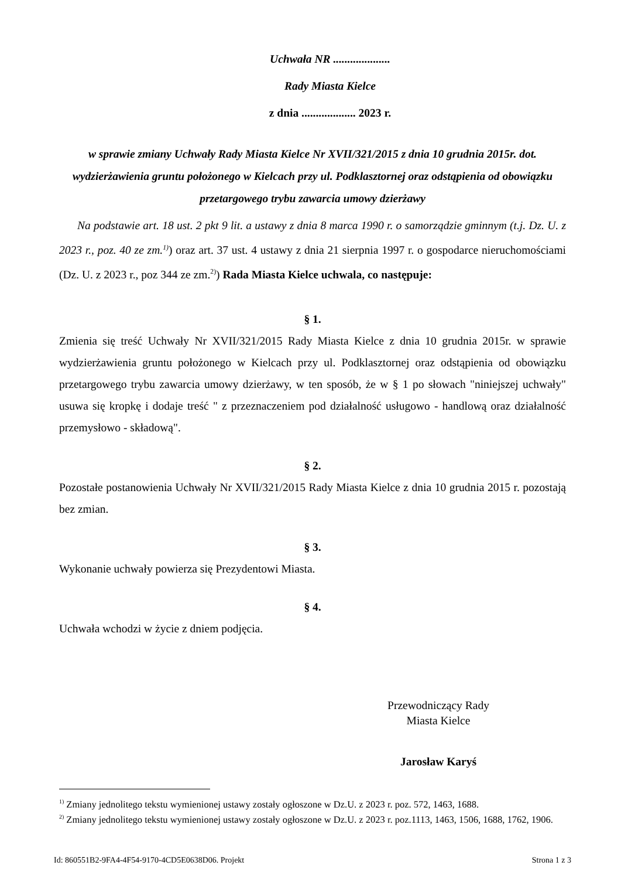Uchwała NR ....................
Rady Miasta Kielce
z dnia ................... 2023 r.
w sprawie zmiany Uchwały Rady Miasta Kielce Nr XVII/321/2015 z dnia 10 grudnia 2015r. dot. wydzierżawienia gruntu położonego w Kielcach przy ul. Podklasztornej oraz odstąpienia od obowiązku przetargowego trybu zawarcia umowy dzierżawy
Na podstawie art. 18 ust. 2 pkt 9 lit. a ustawy z dnia 8 marca 1990 r. o samorządzie gminnym (t.j. Dz. U. z 2023 r., poz. 40 ze zm.<sup>1)</sup>) oraz art. 37 ust. 4 ustawy z dnia 21 sierpnia 1997 r. o gospodarce nieruchomościami (Dz. U. z 2023 r., poz 344 ze zm.<sup>2)</sup>) Rada Miasta Kielce uchwala, co następuje:
§ 1.
Zmienia się treść Uchwały Nr XVII/321/2015 Rady Miasta Kielce z dnia 10 grudnia 2015r. w sprawie wydzierżawienia gruntu położonego w Kielcach przy ul. Podklasztornej oraz odstąpienia od obowiązku przetargowego trybu zawarcia umowy dzierżawy, w ten sposób, że w § 1 po słowach "niniejszej uchwały" usuwa się kropkę i dodaje treść " z przeznaczeniem pod działalność usługowo - handlową oraz działalność przemysłowo - składową".
§ 2.
Pozostałe postanowienia Uchwały Nr XVII/321/2015 Rady Miasta Kielce z dnia 10 grudnia 2015 r. pozostają bez zmian.
§ 3.
Wykonanie uchwały powierza się Prezydentowi Miasta.
§ 4.
Uchwała wchodzi w życie z dniem podjęcia.
Przewodniczący Rady
Miasta Kielce
Jarosław Karyś
<sup>1)</sup> Zmiany jednolitego tekstu wymienionej ustawy zostały ogłoszone w Dz.U. z 2023 r. poz. 572, 1463, 1688.
<sup>2)</sup> Zmiany jednolitego tekstu wymienionej ustawy zostały ogłoszone w Dz.U. z 2023 r. poz.1113, 1463, 1506, 1688, 1762, 1906.
Id: 860551B2-9FA4-4F54-9170-4CD5E0638D06. Projekt Strona 1 z 3